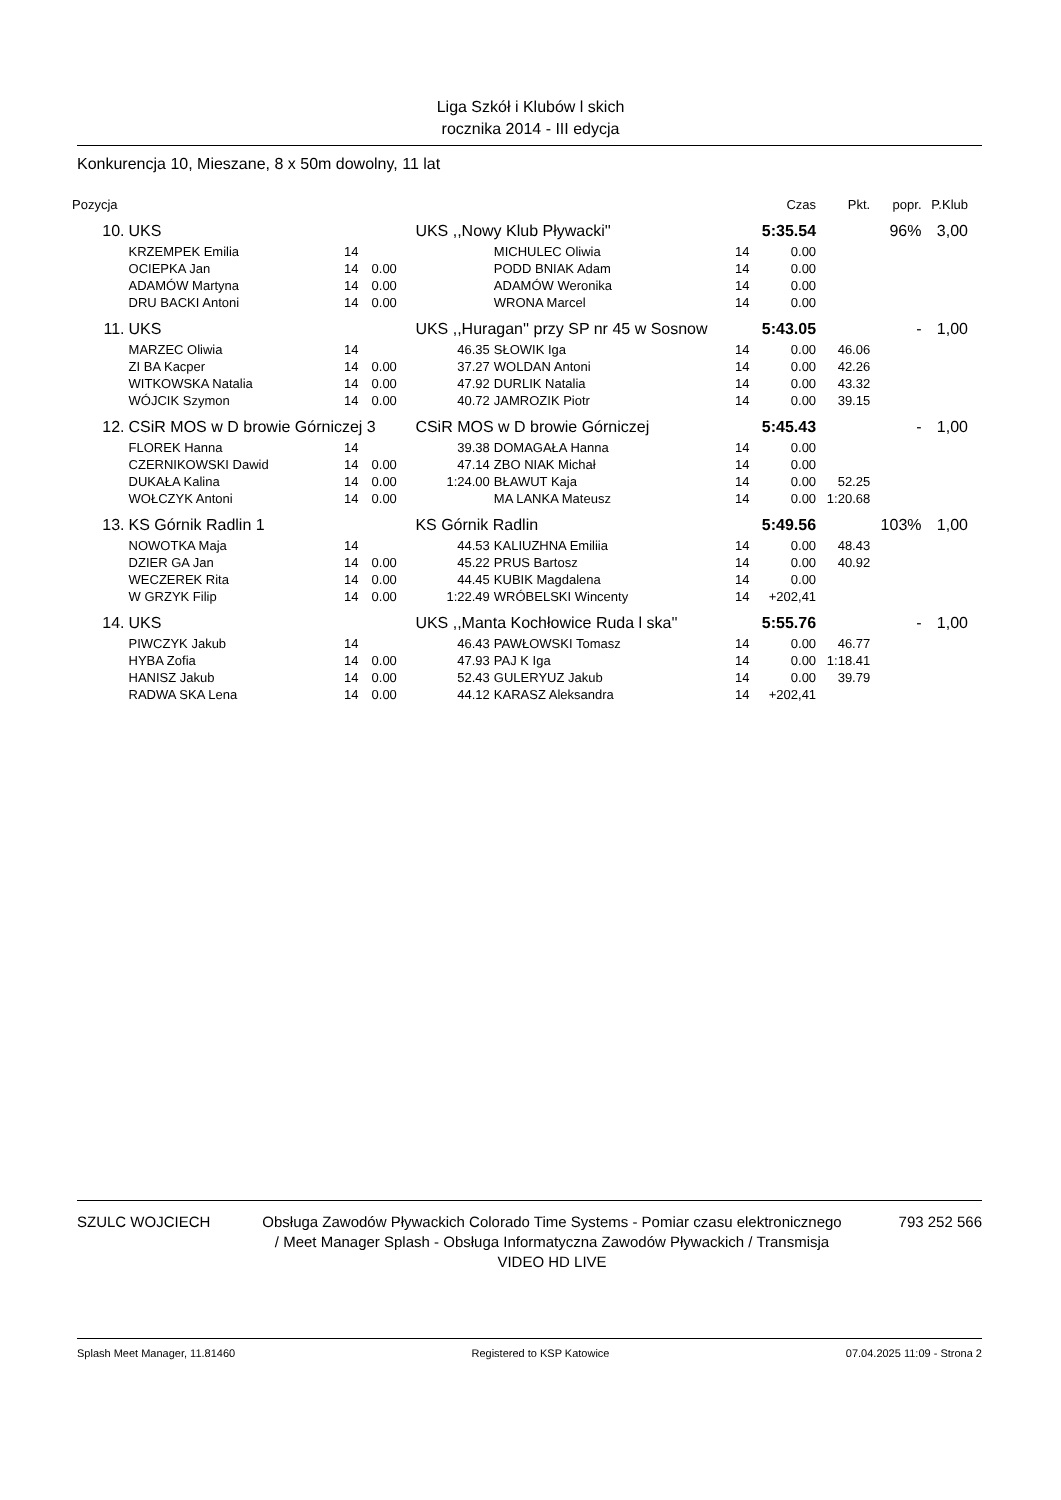Liga Szkół i Klubów l skich
rocznika 2014 - III edycja
Konkurencja 10, Mieszane, 8 x 50m dowolny, 11 lat
| Pozycja | | | | | | | Czas | Pkt. | popr. | P.Klub |
| --- | --- | --- | --- | --- | --- | --- | --- | --- | --- | --- |
| 10. | UKS | | | UKS ,,Nowy Klub Pływacki'' | | | 5:35.54 | | 96% | 3,00 |
| | KRZEMPEK Emilia | 14 | | | MICHULEC Oliwia | 14 | 0.00 | | | |
| | OCIEPKA Jan | 14 | 0.00 | | PODD BNIAK Adam | 14 | 0.00 | | | |
| | ADAMÓW Martyna | 14 | 0.00 | | ADAMÓW Weronika | 14 | 0.00 | | | |
| | DRU BACKI Antoni | 14 | 0.00 | | WRONA Marcel | 14 | 0.00 | | | |
| 11. | UKS | | | UKS ,,Huragan'' przy SP nr 45 w Sosnow | | | 5:43.05 | | - | 1,00 |
| | MARZEC Oliwia | 14 | | 46.35 | SŁOWIK Iga | 14 | 0.00 | 46.06 | | |
| | ZI BA Kacper | 14 | 0.00 | 37.27 | WOLDAN Antoni | 14 | 0.00 | 42.26 | | |
| | WITKOWSKA Natalia | 14 | 0.00 | 47.92 | DURLIK Natalia | 14 | 0.00 | 43.32 | | |
| | WÓJCIK Szymon | 14 | 0.00 | 40.72 | JAMROZIK Piotr | 14 | 0.00 | 39.15 | | |
| 12. | CSiR MOS w D browie Górniczej 3 | | | CSiR MOS w D browie Górniczej | | | 5:45.43 | | - | 1,00 |
| | FLOREK Hanna | 14 | | 39.38 | DOMAGAŁA Hanna | 14 | 0.00 | | | |
| | CZERNIKOWSKI Dawid | 14 | 0.00 | 47.14 | ZBO NIAK Michał | 14 | 0.00 | | | |
| | DUKAŁA Kalina | 14 | 0.00 | 1:24.00 | BŁAWUT Kaja | 14 | 0.00 | 52.25 | | |
| | WOŁCZYK Antoni | 14 | 0.00 | | MA LANKA Mateusz | 14 | 0.00 | 1:20.68 | | |
| 13. | KS Górnik Radlin 1 | | | KS Górnik Radlin | | | 5:49.56 | | 103% | 1,00 |
| | NOWOTKA Maja | 14 | | 44.53 | KALIUZHNA Emiliia | 14 | 0.00 | 48.43 | | |
| | DZIER GA Jan | 14 | 0.00 | 45.22 | PRUS Bartosz | 14 | 0.00 | 40.92 | | |
| | WECZEREK Rita | 14 | 0.00 | 44.45 | KUBIK Magdalena | 14 | 0.00 | | | |
| | W GRZYK Filip | 14 | 0.00 | 1:22.49 | WRÓBELSKI Wincenty | 14 | +202,41 | | | |
| 14. | UKS | | | UKS ,,Manta Kochłowice Ruda l ska'' | | | 5:55.76 | | - | 1,00 |
| | PIWCZYK Jakub | 14 | | 46.43 | PAWŁOWSKI Tomasz | 14 | 0.00 | 46.77 | | |
| | HYBA Zofia | 14 | 0.00 | 47.93 | PAJ K Iga | 14 | 0.00 | 1:18.41 | | |
| | HANISZ Jakub | 14 | 0.00 | 52.43 | GULERYUZ Jakub | 14 | 0.00 | 39.79 | | |
| | RADWA SKA Lena | 14 | 0.00 | 44.12 | KARASZ Aleksandra | 14 | +202,41 | | | |
SZULC WOJCIECH Obsługa Zawodów Pływackich Colorado Time Systems - Pomiar czasu elektronicznego / Meet Manager Splash - Obsługa Informatyczna Zawodów Pływackich / Transmisja VIDEO HD LIVE
793 252 566
Splash Meet Manager, 11.81460 Registered to KSP Katowice 07.04.2025 11:09 - Strona 2